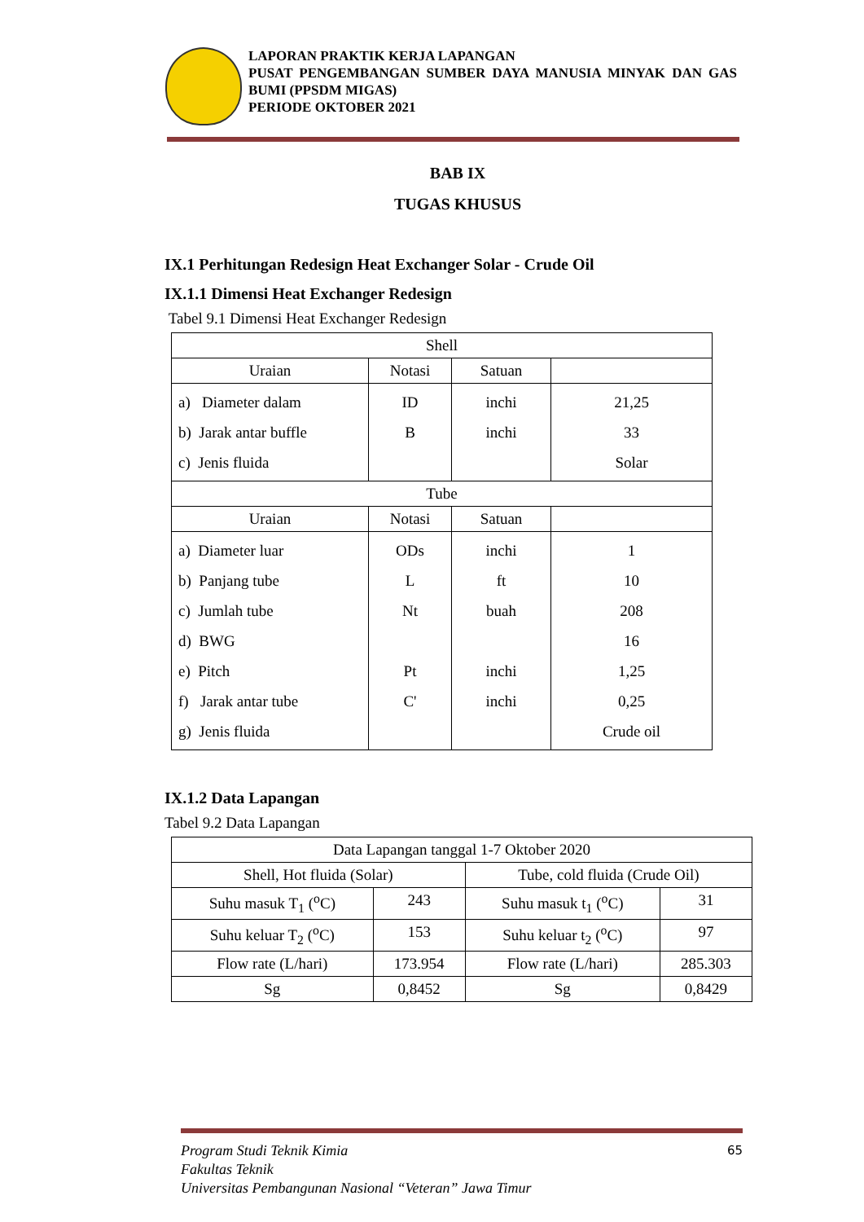LAPORAN PRAKTIK KERJA LAPANGAN
PUSAT PENGEMBANGAN SUMBER DAYA MANUSIA MINYAK DAN GAS BUMI (PPSDM MIGAS)
PERIODE OKTOBER 2021
BAB IX
TUGAS KHUSUS
IX.1 Perhitungan Redesign Heat Exchanger Solar - Crude Oil
IX.1.1 Dimensi Heat Exchanger Redesign
Tabel 9.1 Dimensi Heat Exchanger Redesign
| Shell | | | |
| --- | --- | --- | --- |
| Uraian | Notasi | Satuan | |
| a) Diameter dalam b) Jarak antar buffle c) Jenis fluida | ID B | inchi inchi | 21,25 33 Solar |
| Tube | | | |
| Uraian | Notasi | Satuan | |
| a) Diameter luar b) Panjang tube c) Jumlah tube d) BWG e) Pitch f) Jarak antar tube g) Jenis fluida | ODs L Nt Pt C' | inchi ft buah inchi inchi | 1 10 208 16 1,25 0,25 Crude oil |
IX.1.2 Data Lapangan
Tabel 9.2 Data Lapangan
| Data Lapangan tanggal 1-7 Oktober 2020 | | | |
| --- | --- | --- | --- |
| Shell, Hot fluida (Solar) | | Tube, cold fluida (Crude Oil) | |
| Suhu masuk T<sub>1</sub> (<sup>o</sup>C) | 243 | Suhu masuk t<sub>1</sub> (<sup>o</sup>C) | 31 |
| Suhu keluar T<sub>2</sub> (<sup>o</sup>C) | 153 | Suhu keluar t<sub>2</sub> (<sup>o</sup>C) | 97 |
| Flow rate (L/hari) | 173.954 | Flow rate (L/hari) | 285.303 |
| Sg | 0,8452 | Sg | 0,8429 |
Program Studi Teknik Kimia
Fakultas Teknik
Universitas Pembangunan Nasional “Veteran” Jawa Timur
65